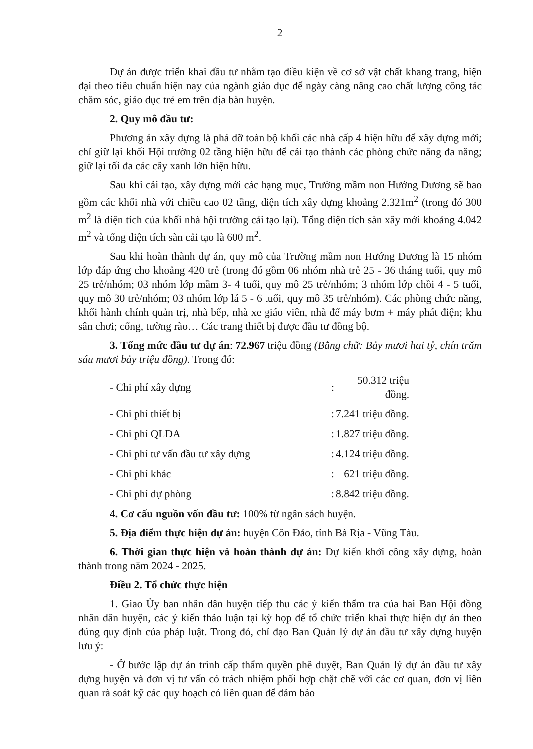2
Dự án được triển khai đầu tư nhằm tạo điều kiện về cơ sở vật chất khang trang, hiện đại theo tiêu chuẩn hiện nay của ngành giáo dục để ngày càng nâng cao chất lượng công tác chăm sóc, giáo dục trẻ em trên địa bàn huyện.
2. Quy mô đầu tư:
Phương án xây dựng là phá dỡ toàn bộ khối các nhà cấp 4 hiện hữu để xây dựng mới; chỉ giữ lại khối Hội trường 02 tầng hiện hữu để cải tạo thành các phòng chức năng đa năng; giữ lại tối đa các cây xanh lớn hiện hữu.
Sau khi cải tạo, xây dựng mới các hạng mục, Trường mầm non Hướng Dương sẽ bao gồm các khối nhà với chiều cao 02 tầng, diện tích xây dựng khoảng 2.321m<sup>2</sup> (trong đó 300 m<sup>2</sup> là diện tích của khối nhà hội trường cải tạo lại). Tổng diện tích sàn xây mới khoảng 4.042 m<sup>2</sup> và tổng diện tích sàn cải tạo là 600 m<sup>2</sup>.
Sau khi hoàn thành dự án, quy mô của Trường mầm non Hướng Dương là 15 nhóm lớp đáp ứng cho khoảng 420 trẻ (trong đó gồm 06 nhóm nhà trẻ 25 - 36 tháng tuổi, quy mô 25 trẻ/nhóm; 03 nhóm lớp mầm 3- 4 tuổi, quy mô 25 trẻ/nhóm; 3 nhóm lớp chồi 4 - 5 tuổi, quy mô 30 trẻ/nhóm; 03 nhóm lớp lá 5 - 6 tuổi, quy mô 35 trẻ/nhóm). Các phòng chức năng, khối hành chính quản trị, nhà bếp, nhà xe giáo viên, nhà để máy bơm + máy phát điện; khu sân chơi; cổng, tường rào… Các trang thiết bị được đầu tư đồng bộ.
3. Tổng mức đầu tư dự án: 72.967 triệu đồng (Bằng chữ: Bảy mươi hai tỷ, chín trăm sáu mươi bảy triệu đồng). Trong đó:
| - Chi phí xây dựng | : | 50.312 triệu đồng. |
| - Chi phí thiết bị | : | 7.241 triệu đồng. |
| - Chi phí QLDA | : | 1.827 triệu đồng. |
| - Chi phí tư vấn đầu tư xây dựng | : | 4.124 triệu đồng. |
| - Chi phí khác | : | 621 triệu đồng. |
| - Chi phí dự phòng | : | 8.842 triệu đồng. |
4. Cơ cấu nguồn vốn đầu tư: 100% từ ngân sách huyện.
5. Địa điểm thực hiện dự án: huyện Côn Đảo, tỉnh Bà Rịa - Vũng Tàu.
6. Thời gian thực hiện và hoàn thành dự án: Dự kiến khởi công xây dựng, hoàn thành trong năm 2024 - 2025.
Điều 2. Tổ chức thực hiện
1. Giao Ủy ban nhân dân huyện tiếp thu các ý kiến thẩm tra của hai Ban Hội đồng nhân dân huyện, các ý kiến thảo luận tại kỳ họp để tổ chức triển khai thực hiện dự án theo đúng quy định của pháp luật. Trong đó, chỉ đạo Ban Quản lý dự án đầu tư xây dựng huyện lưu ý:
- Ở bước lập dự án trình cấp thẩm quyền phê duyệt, Ban Quản lý dự án đầu tư xây dựng huyện và đơn vị tư vấn có trách nhiệm phối hợp chặt chẽ với các cơ quan, đơn vị liên quan rà soát kỹ các quy hoạch có liên quan để đảm bảo